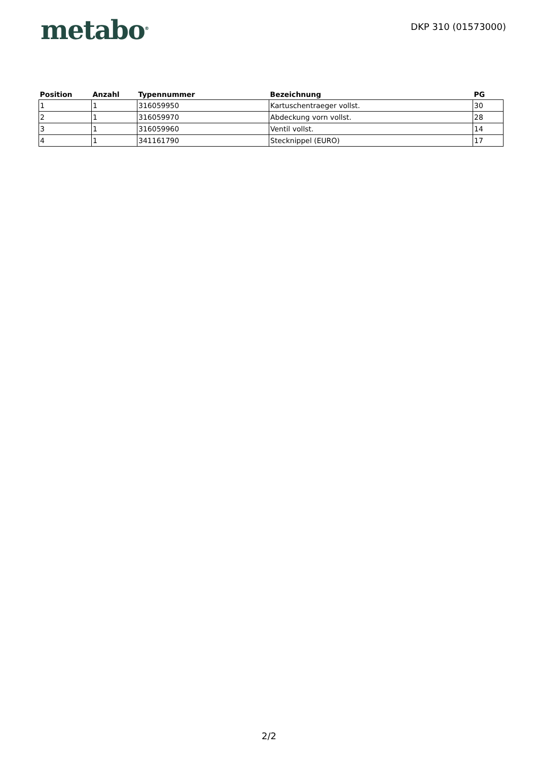metabo<sup>®</sup>
DKP 310 (01573000)
| Position | Anzahl | Typennummer | Bezeichnung | PG |
| --- | --- | --- | --- | --- |
| 1 | 1 | 316059950 | Kartuschentraeger vollst. | 30 |
| 2 | 1 | 316059970 | Abdeckung vorn vollst. | 28 |
| 3 | 1 | 316059960 | Ventil vollst. | 14 |
| 4 | 1 | 341161790 | Stecknippel (EURO) | 17 |
2/2